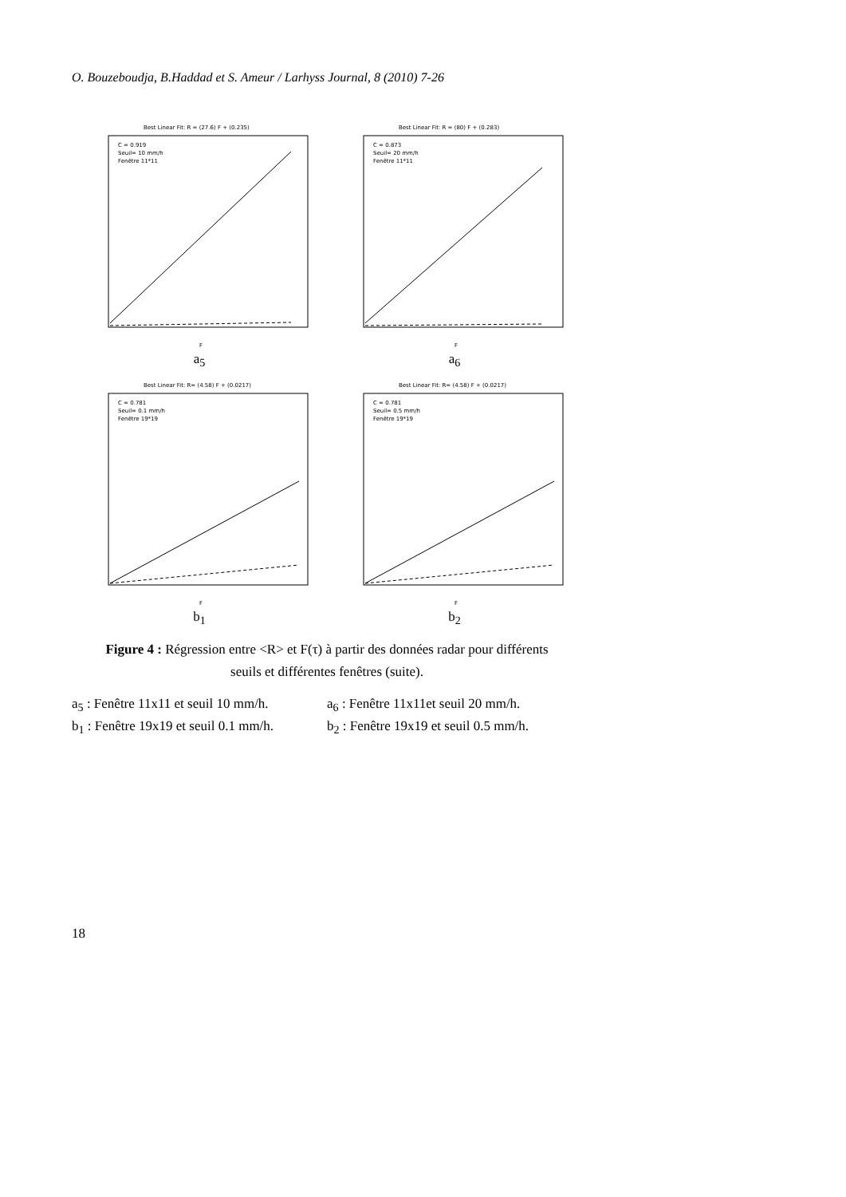O. Bouzeboudja, B.Haddad et S. Ameur / Larhyss Journal, 8 (2010) 7-26
Best Linear Fit: R = (27.6) F + (0.235)
C = 0.919
Seuil= 10 mm/h
Fenêtre 11*11
F
a<sub>5</sub>
Best Linear Fit: R = (80) F + (0.283)
C = 0.873
Seuil= 20 mm/h
Fenêtre 11*11
F
a<sub>6</sub>
Best Linear Fit: R= (4.58) F + (0.0217)
C = 0.781
Seuil= 0.1 mm/h
Fenêtre 19*19
F
b<sub>1</sub>
Best Linear Fit: R= (4.58) F + (0.0217)
C = 0.781
Seuil= 0.5 mm/h
Fenêtre 19*19
F
b<sub>2</sub>
Figure 4 : Régression entre <R> et F(τ) à partir des données radar pour différents seuils et différentes fenêtres (suite).
a<sub>5</sub> : Fenêtre 11x11 et seuil 10 mm/h. a<sub>6</sub> : Fenêtre 11x11et seuil 20 mm/h.
b<sub>1</sub> : Fenêtre 19x19 et seuil 0.1 mm/h. b<sub>2</sub> : Fenêtre 19x19 et seuil 0.5 mm/h.
18